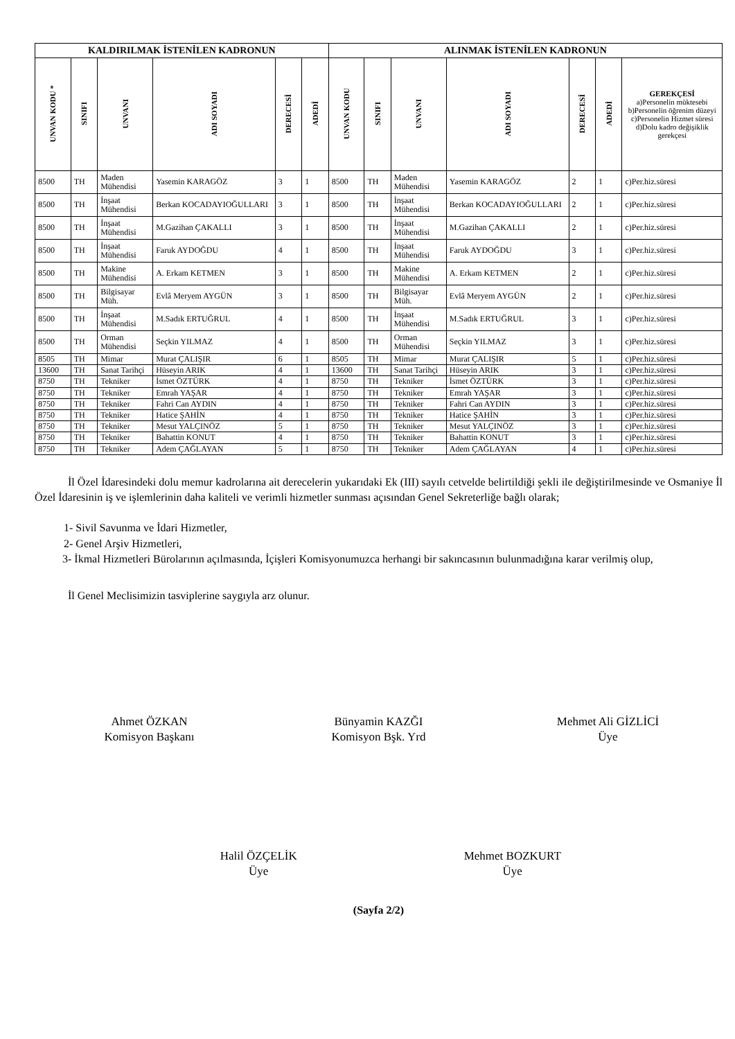| KALDIRILMAK İSTENİLEN KADRONUN | | | | | | ALINMAK İSTENİLEN KADRONUN | | | | | | |
| --- | --- | --- | --- | --- | --- | --- | --- | --- | --- | --- | --- | --- |
| UNVAN KODU * | SINIFI | UNVANI | ADI SOYADI | DERECESİ | ADEDİ | UNVAN KODU | SINIFI | UNVANI | ADI SOYADI | DERECESİ | ADEDİ | GEREKÇESİ a)Personelin müktesebi b)Personelin öğrenim düzeyi c)Personelin Hizmet süresi d)Dolu kadro değişiklik gerekçesi |
| 8500 | TH | Maden Mühendisi | Yasemin KARAGÖZ | 3 | 1 | 8500 | TH | Maden Mühendisi | Yasemin KARAGÖZ | 2 | 1 | c)Per.hiz.süresi |
| 8500 | TH | İnşaat Mühendisi | Berkan KOCADAYIOĞULLARI | 3 | 1 | 8500 | TH | İnşaat Mühendisi | Berkan KOCADAYIOĞULLARI | 2 | 1 | c)Per.hiz.süresi |
| 8500 | TH | İnşaat Mühendisi | M.Gazihan ÇAKALLI | 3 | 1 | 8500 | TH | İnşaat Mühendisi | M.Gazihan ÇAKALLI | 2 | 1 | c)Per.hiz.süresi |
| 8500 | TH | İnşaat Mühendisi | Faruk AYDOĞDU | 4 | 1 | 8500 | TH | İnşaat Mühendisi | Faruk AYDOĞDU | 3 | 1 | c)Per.hiz.süresi |
| 8500 | TH | Makine Mühendisi | A. Erkam KETMEN | 3 | 1 | 8500 | TH | Makine Mühendisi | A. Erkam KETMEN | 2 | 1 | c)Per.hiz.süresi |
| 8500 | TH | Bilgisayar Müh. | Evlâ Meryem AYGÜN | 3 | 1 | 8500 | TH | Bilgisayar Müh. | Evlâ Meryem AYGÜN | 2 | 1 | c)Per.hiz.süresi |
| 8500 | TH | İnşaat Mühendisi | M.Sadık ERTUĞRUL | 4 | 1 | 8500 | TH | İnşaat Mühendisi | M.Sadık ERTUĞRUL | 3 | 1 | c)Per.hiz.süresi |
| 8500 | TH | Orman Mühendisi | Seçkin YILMAZ | 4 | 1 | 8500 | TH | Orman Mühendisi | Seçkin YILMAZ | 3 | 1 | c)Per.hiz.süresi |
| 8505 | TH | Mimar | Murat ÇALIŞIR | 6 | 1 | 8505 | TH | Mimar | Murat ÇALIŞIR | 5 | 1 | c)Per.hiz.süresi |
| 13600 | TH | Sanat Tarihçi | Hüseyin ARIK | 4 | 1 | 13600 | TH | Sanat Tarihçi | Hüseyin ARIK | 3 | 1 | c)Per.hiz.süresi |
| 8750 | TH | Tekniker | İsmet ÖZTÜRK | 4 | 1 | 8750 | TH | Tekniker | İsmet ÖZTÜRK | 3 | 1 | c)Per.hiz.süresi |
| 8750 | TH | Tekniker | Emrah YAŞAR | 4 | 1 | 8750 | TH | Tekniker | Emrah YAŞAR | 3 | 1 | c)Per.hiz.süresi |
| 8750 | TH | Tekniker | Fahri Can AYDIN | 4 | 1 | 8750 | TH | Tekniker | Fahri Can AYDIN | 3 | 1 | c)Per.hiz.süresi |
| 8750 | TH | Tekniker | Hatice ŞAHİN | 4 | 1 | 8750 | TH | Tekniker | Hatice ŞAHİN | 3 | 1 | c)Per.hiz.süresi |
| 8750 | TH | Tekniker | Mesut YALÇINÖZ | 5 | 1 | 8750 | TH | Tekniker | Mesut YALÇINÖZ | 3 | 1 | c)Per.hiz.süresi |
| 8750 | TH | Tekniker | Bahattin KONUT | 4 | 1 | 8750 | TH | Tekniker | Bahattin KONUT | 3 | 1 | c)Per.hiz.süresi |
| 8750 | TH | Tekniker | Adem ÇAĞLAYAN | 5 | 1 | 8750 | TH | Tekniker | Adem ÇAĞLAYAN | 4 | 1 | c)Per.hiz.süresi |
İl Özel İdaresindeki dolu memur kadrolarına ait derecelerin yukarıdaki Ek (III) sayılı cetvelde belirtildiği şekli ile değiştirilmesinde ve Osmaniye İl Özel İdaresinin iş ve işlemlerinin daha kaliteli ve verimli hizmetler sunması açısından Genel Sekreterliğe bağlı olarak;
1- Sivil Savunma ve İdari Hizmetler,
2- Genel Arşiv Hizmetleri,
3- İkmal Hizmetleri Bürolarının açılmasında, İçişleri Komisyonumuzca herhangi bir sakıncasının bulunmadığına karar verilmiş olup,
İl Genel Meclisimizin tasviplerine saygıyla arz olunur.
Ahmet ÖZKAN
Komisyon Başkanı
Bünyamin KAZĞI
Komisyon Bşk. Yrd
Mehmet Ali GİZLİCİ
Üye
Halil ÖZÇELİK
Üye
Mehmet BOZKURT
Üye
(Sayfa 2/2)